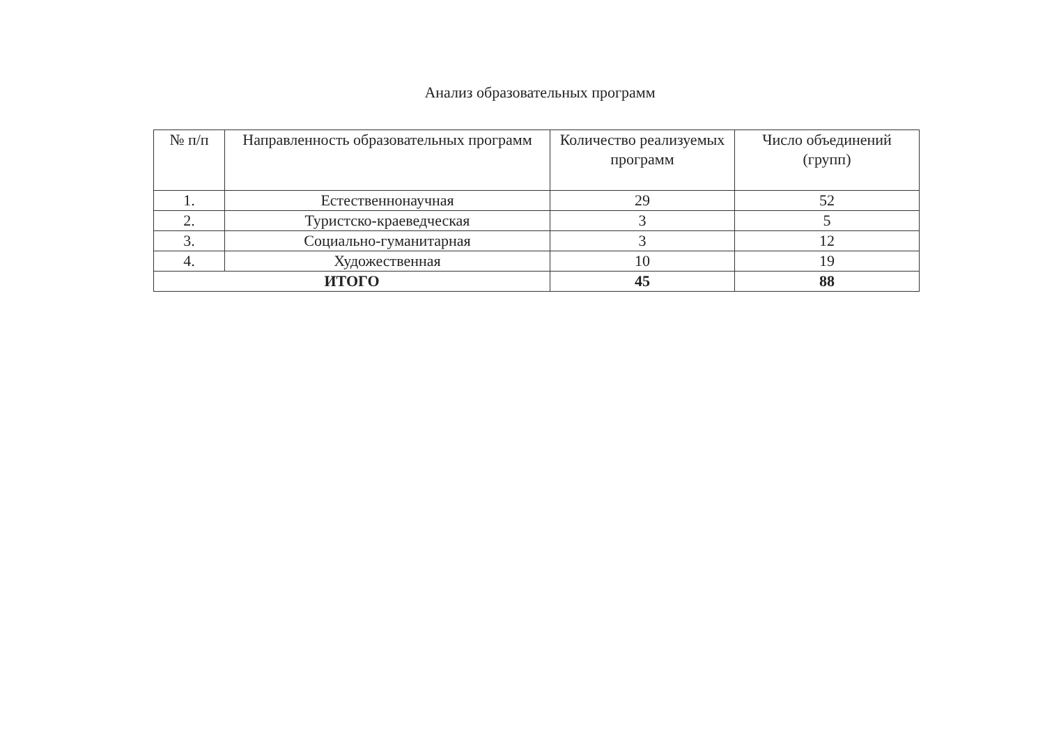Анализ образовательных программ
| № п/п | Направленность образовательных программ | Количество реализуемых программ | Число объединений (групп) |
| --- | --- | --- | --- |
| 1. | Естественнонаучная | 29 | 52 |
| 2. | Туристско-краеведческая | 3 | 5 |
| 3. | Социально-гуманитарная | 3 | 12 |
| 4. | Художественная | 10 | 19 |
| ИТОГО | | 45 | 88 |